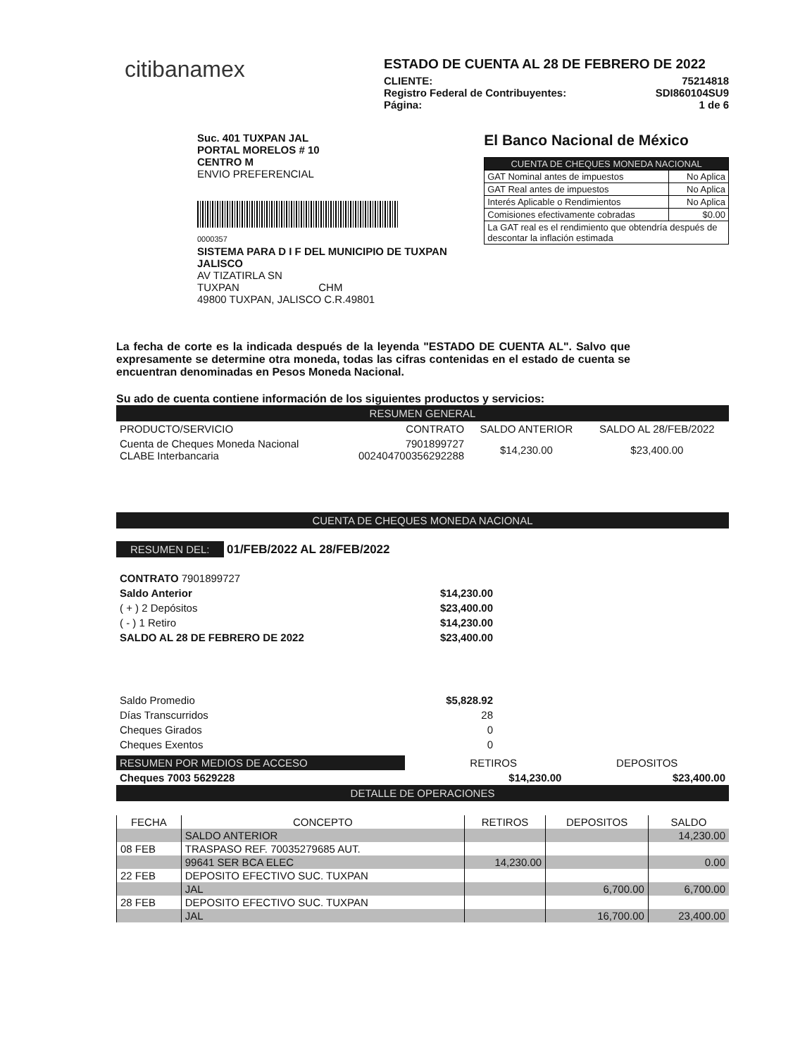citibanamex
ESTADO DE CUENTA AL 28 DE FEBRERO DE 2022
CLIENTE: 75214818
Registro Federal de Contribuyentes: SDI860104SU9
Página: 1 de 6
Suc. 401 TUXPAN JAL
PORTAL MORELOS # 10
CENTRO M
ENVIO PREFERENCIAL
0000357
SISTEMA PARA D I F DEL MUNICIPIO DE TUXPAN JALISCO
AV TIZATIRLA SN
TUXPAN CHM
49800 TUXPAN, JALISCO C.R.49801
El Banco Nacional de México
| CUENTA DE CHEQUES MONEDA NACIONAL | |
| GAT Nominal antes de impuestos | No Aplica |
| GAT Real antes de impuestos | No Aplica |
| Interés Aplicable o Rendimientos | No Aplica |
| Comisiones efectivamente cobradas | $0.00 |
| La GAT real es el rendimiento que obtendría después de descontar la inflación estimada | |
La fecha de corte es la indicada después de la leyenda "ESTADO DE CUENTA AL". Salvo que expresamente se determine otra moneda, todas las cifras contenidas en el estado de cuenta se encuentran denominadas en Pesos Moneda Nacional.
Su ado de cuenta contiene información de los siguientes productos y servicios:
RESUMEN GENERAL
| PRODUCTO/SERVICIO | CONTRATO | SALDO ANTERIOR | SALDO AL 28/FEB/2022 |
| --- | --- | --- | --- |
| Cuenta de Cheques Moneda Nacional CLABE Interbancaria | 7901899727 002404700356292288 | $14,230.00 | $23,400.00 |
CUENTA DE CHEQUES MONEDA NACIONAL
RESUMEN DEL: 01/FEB/2022 AL 28/FEB/2022
| CONTRATO 7901899727 | |
| Saldo Anterior | $14,230.00 |
| ( + ) 2 Depósitos | $23,400.00 |
| ( - ) 1 Retiro | $14,230.00 |
| SALDO AL 28 DE FEBRERO DE 2022 | $23,400.00 |
| Saldo Promedio | $5,828.92 |
| Días Transcurridos | 28 |
| Cheques Girados | 0 |
| Cheques Exentos | 0 |
| RESUMEN POR MEDIOS DE ACCESO | | RETIROS | DEPOSITOS |
| Cheques 7003 5629228 | | $14,230.00 | $23,400.00 |
DETALLE DE OPERACIONES
| FECHA | CONCEPTO | RETIROS | DEPOSITOS | SALDO |
| --- | --- | --- | --- | --- |
| | SALDO ANTERIOR | | | 14,230.00 |
| 08 FEB | TRASPASO REF. 70035279685 AUT. | | | |
| | 99641 SER BCA ELEC | 14,230.00 | | 0.00 |
| 22 FEB | DEPOSITO EFECTIVO SUC. TUXPAN | | | |
| | JAL | | 6,700.00 | 6,700.00 |
| 28 FEB | DEPOSITO EFECTIVO SUC. TUXPAN | | | |
| | JAL | | 16,700.00 | 23,400.00 |